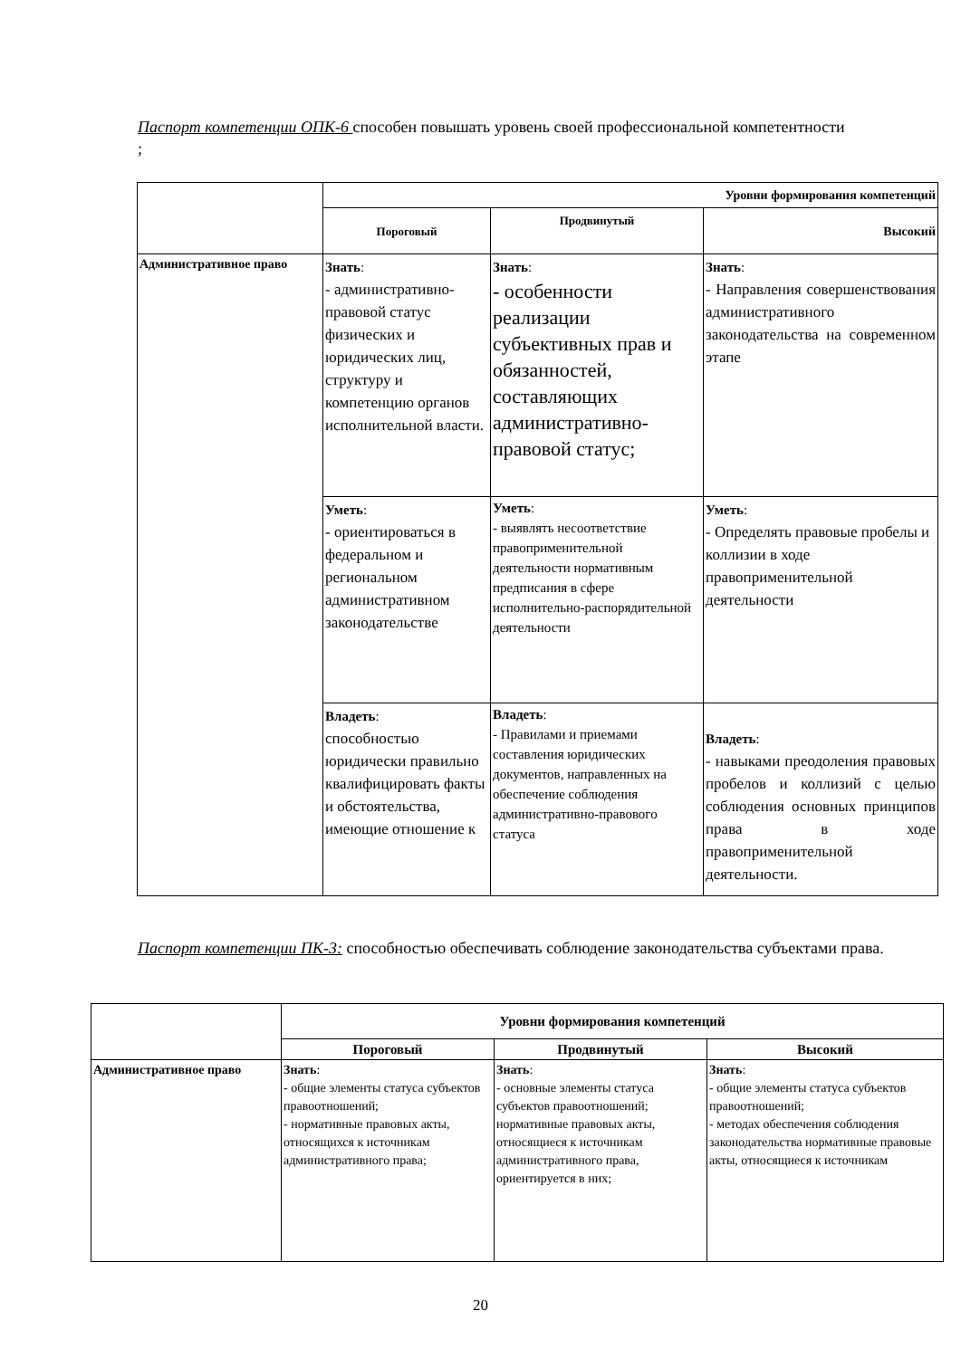Паспорт компетенции ОПК-6 способен повышать уровень своей профессиональной компетентности
;
| | Уровни формирования компетенций | | |
| | Пороговый | Продвинутый | Высокий |
| Административное право | Знать : - административно-правовой статус физических и юридических лиц, структуру и компетенцию органов исполнительной власти. | Знать : - особенности реализации субъективных прав и обязанностей, составляющих административно-правовой статус; | Знать : - Направления совершенствования административного законодательства на современном этапе |
| | Уметь : - ориентироваться в федеральном и региональном административном законодательстве | Уметь : - выявлять несоответствие правоприменительной деятельности нормативным предписания в сфере исполнительно-распорядительной деятельности | Уметь : - Определять правовые пробелы и коллизии в ходе правоприменительной деятельности |
| | Владеть : способностью юридически правильно квалифицировать факты и обстоятельства, имеющие отношение к | Владеть : - Правилами и приемами составления юридических документов, направленных на обеспечение соблюдения административно-правового статуса | Владеть : - навыками преодоления правовых пробелов и коллизий с целью соблюдения основных принципов права в ходе правоприменительной деятельности. |
Паспорт компетенции ПК-3: способностью обеспечивать соблюдение законодательства субъектами права.
| | Уровни формирования компетенций | | |
| | Пороговый | Продвинутый | Высокий |
| Административное право | Знать : - общие элементы статуса субъектов правоотношений; - нормативные правовых акты, относящихся к источникам административного права; | Знать : - основные элементы статуса субъектов правоотношений; нормативные правовых акты, относящиеся к источникам административного права, ориентируется в них; | Знать : - общие элементы статуса субъектов правоотношений; - методах обеспечения соблюдения законодательства нормативные правовые акты, относящиеся к источникам |
20